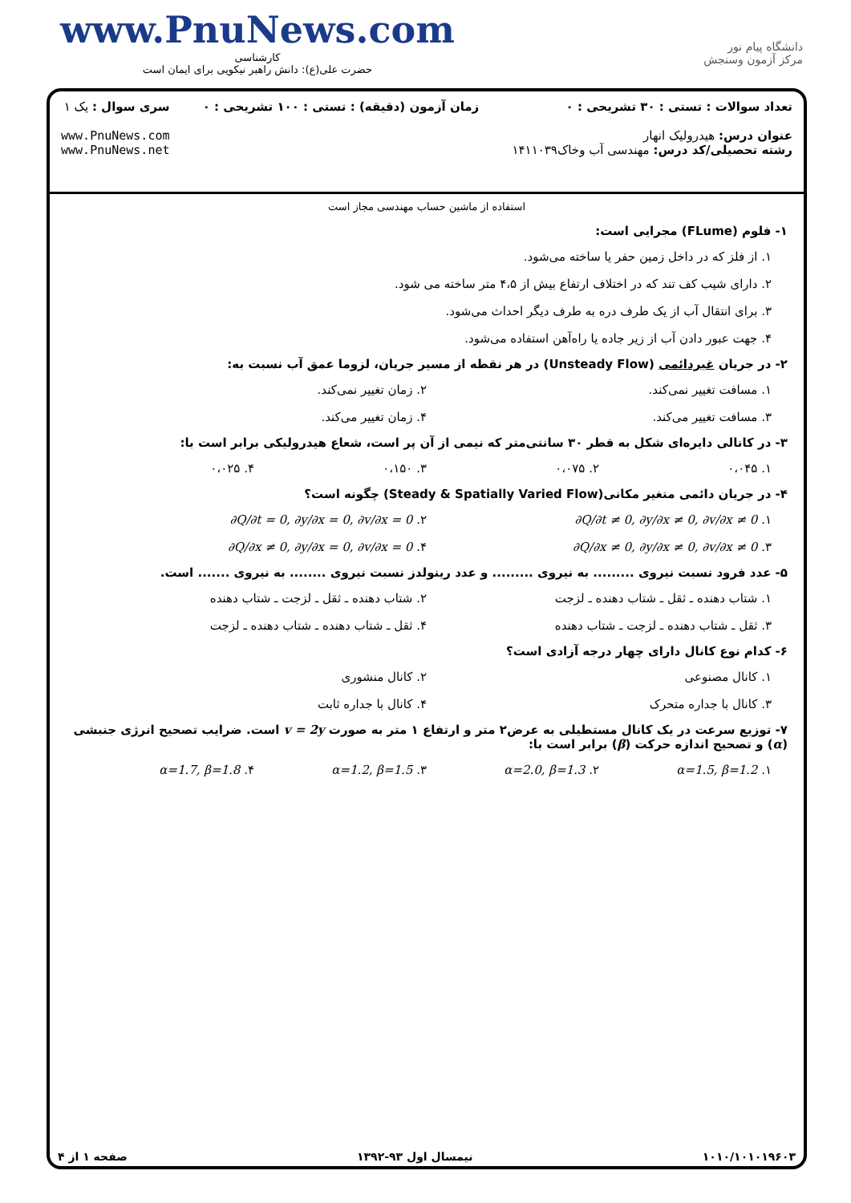www.PnuNews.com
کارشناسی
حضرت علی(ع): دانش راهبر نیکویی برای ایمان است
دانشگاه پیام نور
مرکز آزمون وسنجش
تعداد سوالات : تستی : ۳۰ تشریحی : ۰
عنوان درس: هیدرولیک انهار
رشته تحصیلی/کد درس: مهندسی آب وخاک۱۴۱۱۰۳۹
زمان آزمون (دقیقه) : تستی : ۱۰۰ تشریحی : ۰
سری سوال : یک ۱
www.PnuNews.com
www.PnuNews.net
استفاده از ماشین حساب مهندسی مجاز است
۱- فلوم (FLume) مجرایی است:
۱. از فلز که در داخل زمین حفر یا ساخته می‌شود.
۲. دارای شیب کف تند که در اختلاف ارتفاع بیش از ۴،۵ متر ساخته می شود.
۳. برای انتقال آب از یک طرف دره به طرف دیگر احداث می‌شود.
۴. جهت عبور دادن آب از زیر جاده یا راه‌آهن استفاده می‌شود.
۲- در جریان غیردائمی (Unsteady Flow) در هر نقطه از مسیر جریان، لزوما عمق آب نسبت به:
۱. مسافت تغییر نمی‌کند. ۲. زمان تغییر نمی‌کند.
۳. مسافت تغییر می‌کند. ۴. زمان تغییر می‌کند.
۳- در کانالی دایره‌ای شکل به قطر ۳۰ سانتی‌متر که نیمی از آن پر است، شعاع هیدرولیکی برابر است با:
۱. ۰،۰۴۵ ۲. ۰،۰۷۵ ۳. ۰،۱۵۰ ۴. ۰،۰۲۵
۴- در جریان دائمی متغیر مکانی(Steady & Spatially Varied Flow) چگونه است؟
۱. ∂Q/∂t ≠ 0, ∂y/∂x ≠ 0, ∂v/∂x ≠ 0
۲. ∂Q/∂t = 0, ∂y/∂x = 0, ∂v/∂x = 0
۳. ∂Q/∂x ≠ 0, ∂y/∂x ≠ 0, ∂v/∂x ≠ 0
۴. ∂Q/∂x ≠ 0, ∂y/∂x = 0, ∂v/∂x = 0
۵- عدد فرود نسبت نیروی ......... به نیروی ......... و عدد رینولدز نسبت نیروی ........ به نیروی ....... است.
۱. شتاب دهنده ـ ثقل ـ شتاب دهنده ـ لزجت
۲. شتاب دهنده ـ ثقل ـ لزجت ـ شتاب دهنده
۳. ثقل ـ شتاب دهنده ـ لزجت ـ شتاب دهنده
۴. ثقل ـ شتاب دهنده ـ شتاب دهنده ـ لزجت
۶- کدام نوع کانال دارای چهار درجه آزادی است؟
۱. کانال مصنوعی ۲. کانال منشوری
۳. کانال با جداره متحرک ۴. کانال با جداره ثابت
۷- توزیع سرعت در یک کانال مستطیلی به عرض۲ متر و ارتفاع ۱ متر به صورت v = 2y است. ضرایب تصحیح انرژی جنبشی (α) و تصحیح اندازه حرکت (β) برابر است با:
۱. α=1.5, β=1.2 ۲. α=2.0, β=1.3 ۳. α=1.2, β=1.5 ۴. α=1.7, β=1.8
۱۰۱۰/۱۰۱۰۱۹۶۰۳ نیمسال اول ۹۳-۱۳۹۲ صفحه ۱ از ۴